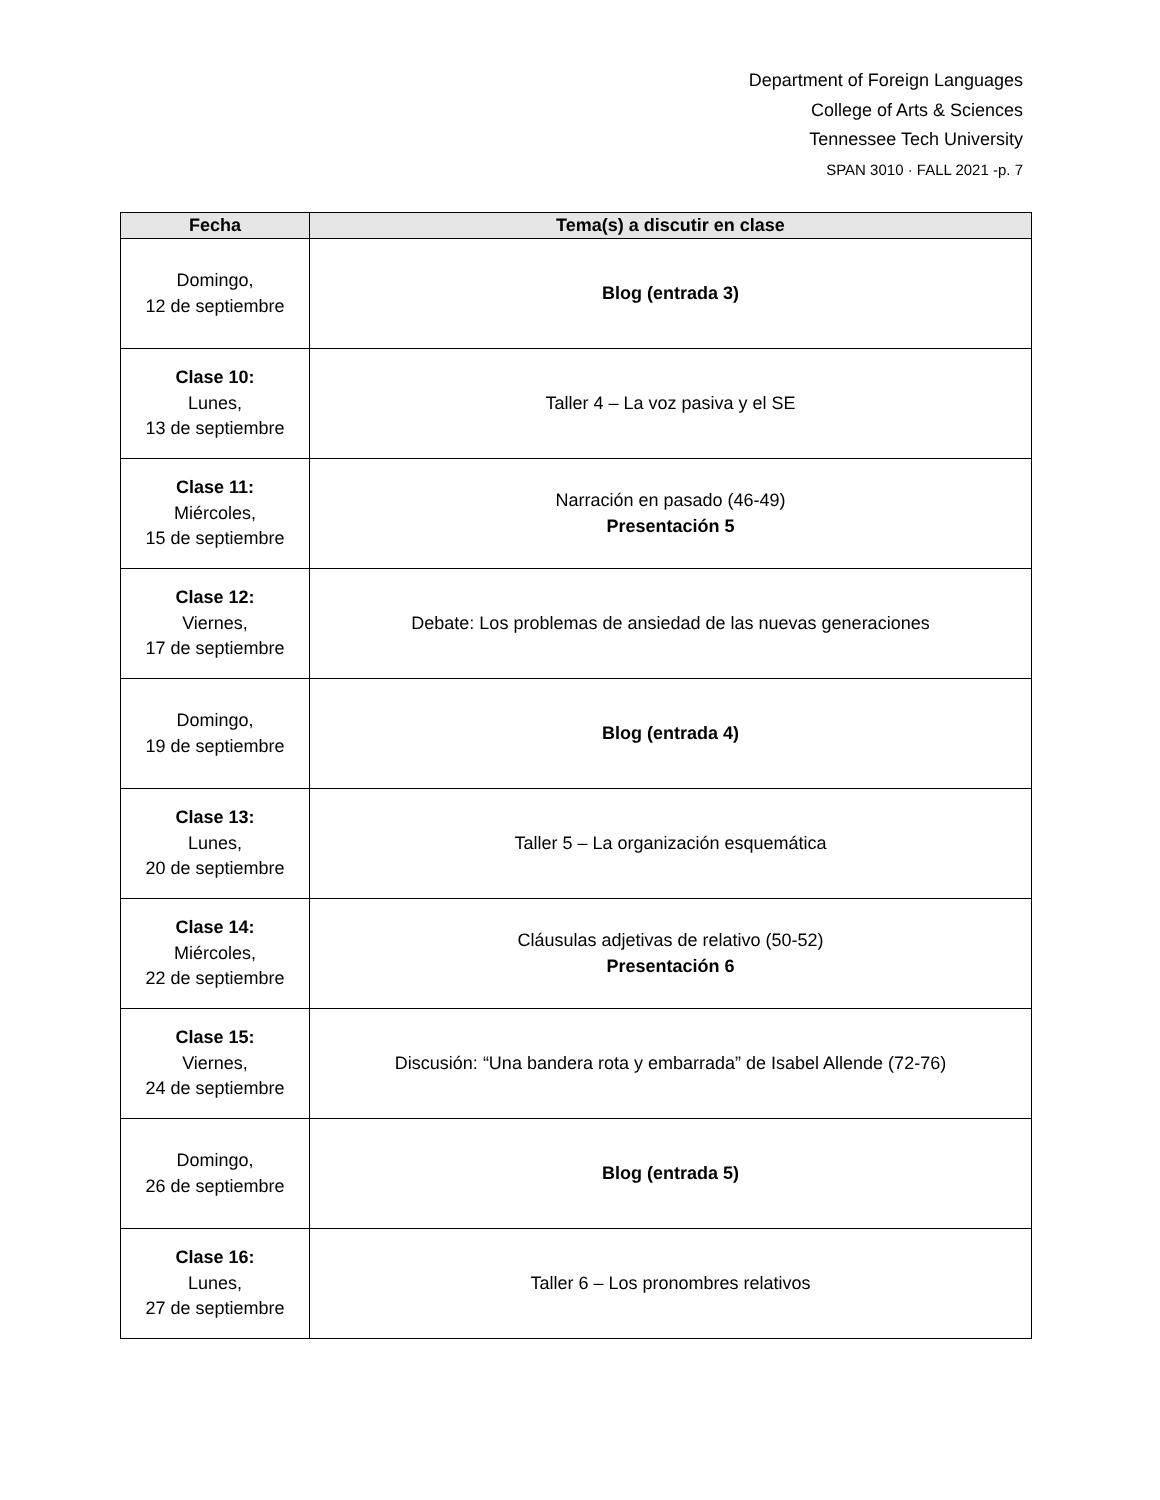Department of Foreign Languages
College of Arts & Sciences
Tennessee Tech University
SPAN 3010 · FALL 2021 -p. 7
| Fecha | Tema(s) a discutir en clase |
| --- | --- |
| Domingo, 12 de septiembre | Blog (entrada 3) |
| Clase 10: Lunes, 13 de septiembre | Taller 4 – La voz pasiva y el SE |
| Clase 11: Miércoles, 15 de septiembre | Narración en pasado (46-49) Presentación 5 |
| Clase 12: Viernes, 17 de septiembre | Debate: Los problemas de ansiedad de las nuevas generaciones |
| Domingo, 19 de septiembre | Blog (entrada 4) |
| Clase 13: Lunes, 20 de septiembre | Taller 5 – La organización esquemática |
| Clase 14: Miércoles, 22 de septiembre | Cláusulas adjetivas de relativo (50-52) Presentación 6 |
| Clase 15: Viernes, 24 de septiembre | Discusión: “Una bandera rota y embarrada” de Isabel Allende (72-76) |
| Domingo, 26 de septiembre | Blog (entrada 5) |
| Clase 16: Lunes, 27 de septiembre | Taller 6 – Los pronombres relativos |